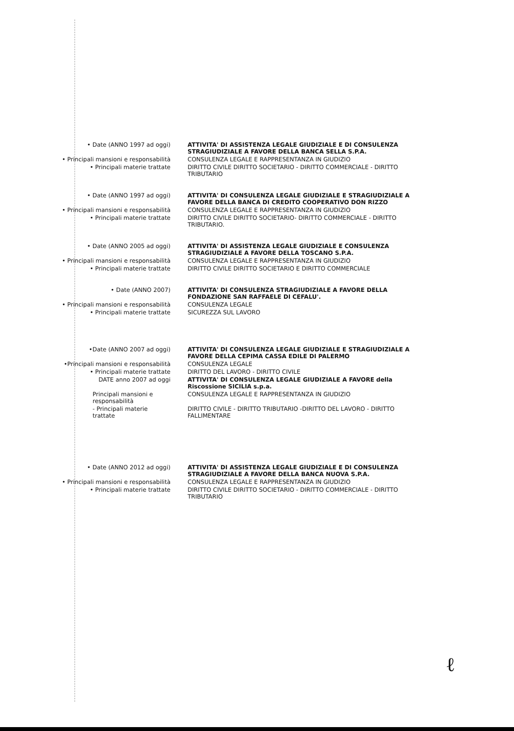• Date (ANNO 1997 ad oggi) ATTIVITA' DI ASSISTENZA LEGALE GIUDIZIALE E DI CONSULENZA STRAGIUDIZIALE A FAVORE DELLA BANCA SELLA S.P.A.
• Principali mansioni e responsabilità CONSULENZA LEGALE E RAPPRESENTANZA IN GIUDIZIO
• Principali materie trattate DIRITTO CIVILE DIRITTO SOCIETARIO - DIRITTO COMMERCIALE - DIRITTO TRIBUTARIO
• Date (ANNO 1997 ad oggi) ATTIVITA' DI CONSULENZA LEGALE GIUDIZIALE E STRAGIUDIZIALE A FAVORE DELLA BANCA DI CREDITO COOPERATIVO DON RIZZO
• Principali mansioni e responsabilità CONSULENZA LEGALE E RAPPRESENTANZA IN GIUDIZIO
• Principali materie trattate DIRITTO CIVILE DIRITTO SOCIETARIO- DIRITTO COMMERCIALE - DIRITTO TRIBUTARIO.
• Date (ANNO 2005 ad oggi) ATTIVITA' DI ASSISTENZA LEGALE GIUDIZIALE E CONSULENZA STRAGIUDIZIALE A FAVORE DELLA TOSCANO S.P.A.
• Principali mansioni e responsabilità CONSULENZA LEGALE E RAPPRESENTANZA IN GIUDIZIO
• Principali materie trattate DIRITTO CIVILE DIRITTO SOCIETARIO E DIRITTO COMMERCIALE
• Date (ANNO 2007) ATTIVITA' DI CONSULENZA STRAGIUDIZIALE A FAVORE DELLA FONDAZIONE SAN RAFFAELE DI CEFALU'.
• Principali mansioni e responsabilità CONSULENZA LEGALE
• Principali materie trattate SICUREZZA SUL LAVORO
•Date (ANNO 2007 ad oggi) ATTIVITA' DI CONSULENZA LEGALE GIUDIZIALE E STRAGIUDIZIALE A FAVORE DELLA CEPIMA CASSA EDILE DI PALERMO
•Principali mansioni e responsabilità CONSULENZA LEGALE
• Principali materie trattate DIRITTO DEL LAVORO - DIRITTO CIVILE
DATE anno 2007 ad oggi ATTIVITA' DI CONSULENZA LEGALE GIUDIZIALE A FAVORE della Riscossione SICILIA s.p.a.
Principali mansioni e responsabilità CONSULENZA LEGALE E RAPPRESENTANZA IN GIUDIZIO
- Principali materie trattate DIRITTO CIVILE - DIRITTO TRIBUTARIO -DIRITTO DEL LAVORO - DIRITTO FALLIMENTARE
• Date (ANNO 2012 ad oggi) ATTIVITA' DI ASSISTENZA LEGALE GIUDIZIALE E DI CONSULENZA STRAGIUDIZIALE A FAVORE DELLA BANCA NUOVA S.P.A.
• Principali mansioni e responsabilità CONSULENZA LEGALE E RAPPRESENTANZA IN GIUDIZIO
• Principali materie trattate DIRITTO CIVILE DIRITTO SOCIETARIO - DIRITTO COMMERCIALE - DIRITTO TRIBUTARIO
ℓ